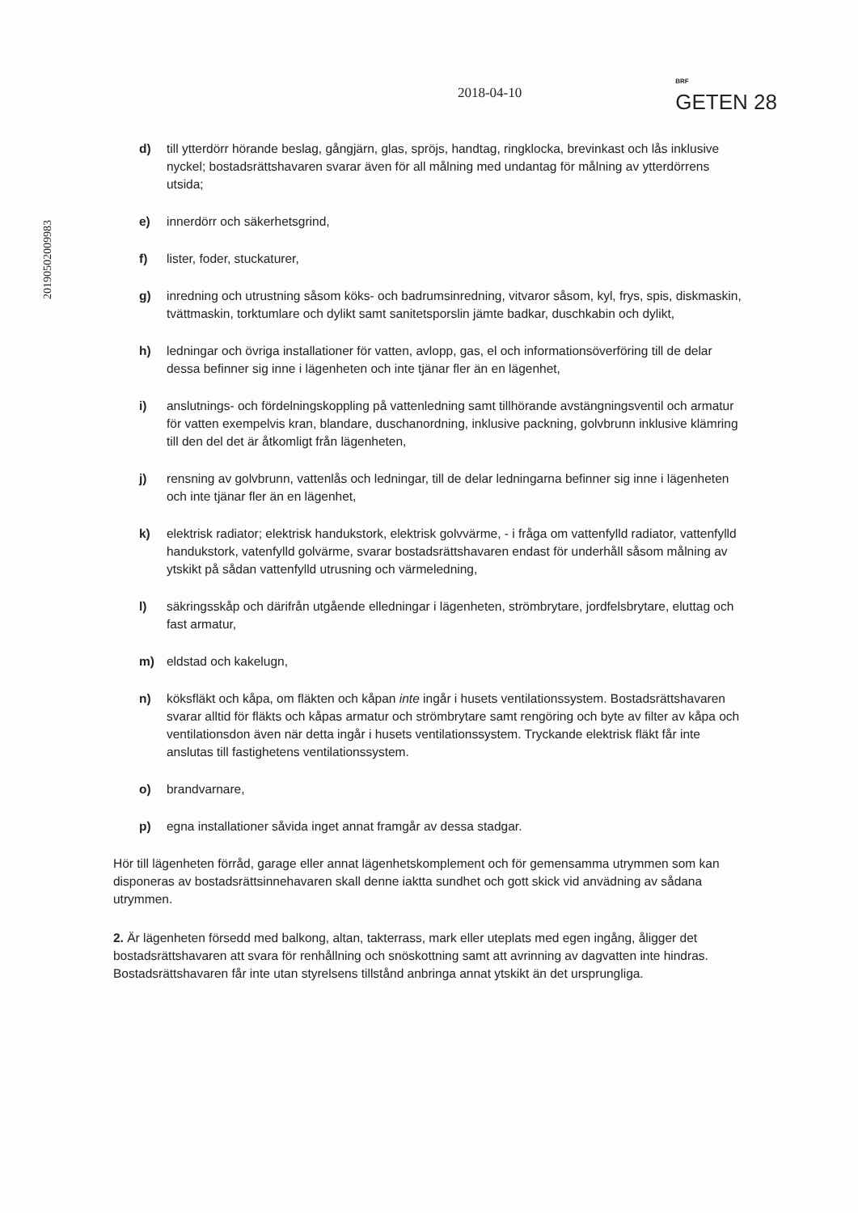2018-04-10
BRF
GETEN 28
20190502009983
d) till ytterdörr hörande beslag, gångjärn, glas, spröjs, handtag, ringklocka, brevinkast och lås inklusive nyckel; bostadsrättshavaren svarar även för all målning med undantag för målning av ytterdörrens utsida;
e) innerdörr och säkerhetsgrind,
f) lister, foder, stuckaturer,
g) inredning och utrustning såsom köks- och badrumsinredning, vitvaror såsom, kyl, frys, spis, diskmaskin, tvättmaskin, torktumlare och dylikt samt sanitetsporslin jämte badkar, duschkabin och dylikt,
h) ledningar och övriga installationer för vatten, avlopp, gas, el och informationsöverföring till de delar dessa befinner sig inne i lägenheten och inte tjänar fler än en lägenhet,
i) anslutnings- och fördelningskoppling på vattenledning samt tillhörande avstängningsventil och armatur för vatten exempelvis kran, blandare, duschanordning, inklusive packning, golvbrunn inklusive klämring till den del det är åtkomligt från lägenheten,
j) rensning av golvbrunn, vattenlås och ledningar, till de delar ledningarna befinner sig inne i lägenheten och inte tjänar fler än en lägenhet,
k) elektrisk radiator; elektrisk handukstork, elektrisk golvvärme, - i fråga om vattenfylld radiator, vattenfylld handukstork, vatenfylld golvärme, svarar bostadsrättshavaren endast för underhåll såsom målning av ytskikt på sådan vattenfylld utrusning och värmeledning,
l) säkringsskåp och därifrån utgående elledningar i lägenheten, strömbrytare, jordfelsbrytare, eluttag och fast armatur,
m) eldstad och kakelugn,
n) köksfläkt och kåpa, om fläkten och kåpan inte ingår i husets ventilationssystem. Bostadsrättshavaren svarar alltid för fläkts och kåpas armatur och strömbrytare samt rengöring och byte av filter av kåpa och ventilationsdon även när detta ingår i husets ventilationssystem. Tryckande elektrisk fläkt får inte anslutas till fastighetens ventilationssystem.
o) brandvarnare,
p) egna installationer såvida inget annat framgår av dessa stadgar.
Hör till lägenheten förråd, garage eller annat lägenhetskomplement och för gemensamma utrymmen som kan disponeras av bostadsrättsinnehavaren skall denne iaktta sundhet och gott skick vid anvädning av sådana utrymmen.
2. Är lägenheten försedd med balkong, altan, takterrass, mark eller uteplats med egen ingång, åligger det bostadsrättshavaren att svara för renhållning och snöskottning samt att avrinning av dagvatten inte hindras. Bostadsrättshavaren får inte utan styrelsens tillstånd anbringa annat ytskikt än det ursprungliga.